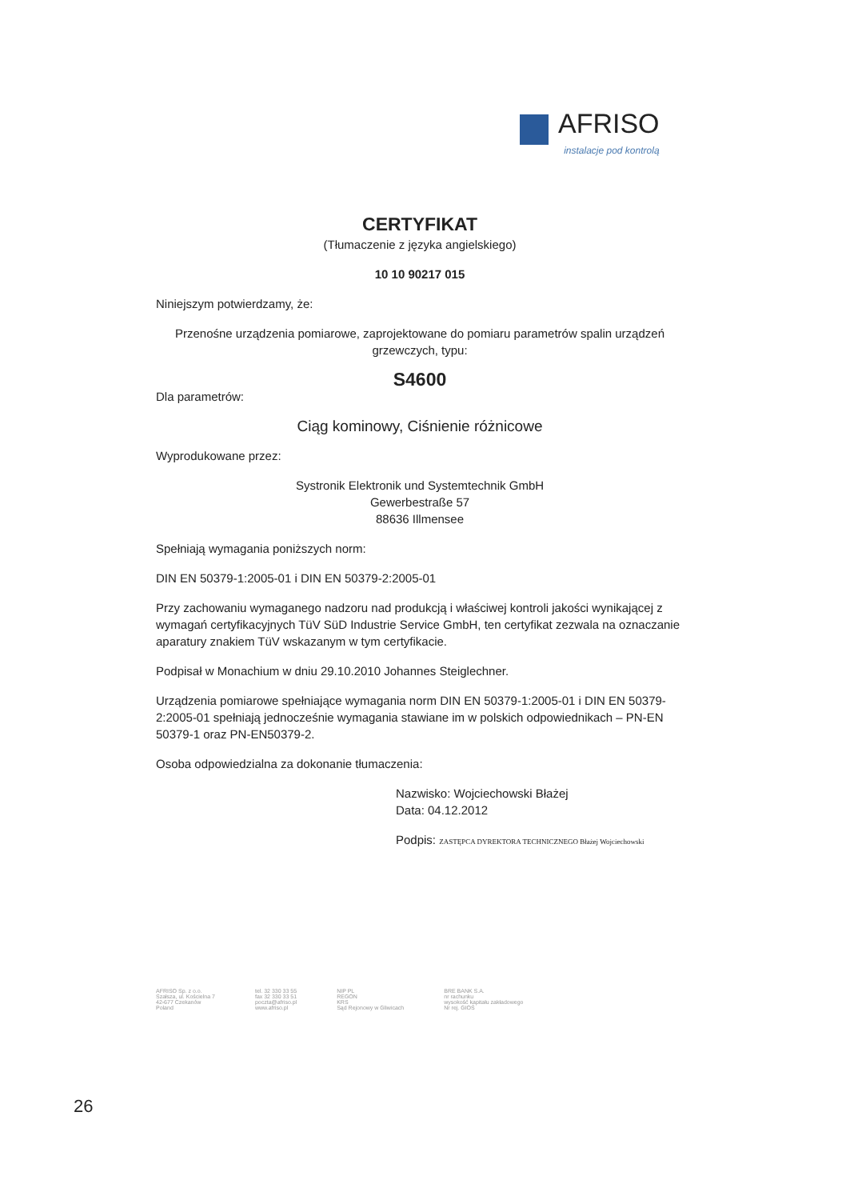AFRISO
instalacje pod kontrolą
CERTYFIKAT
(Tłumaczenie z języka angielskiego)
10 10 90217 015
Niniejszym potwierdzamy, że:
Przenośne urządzenia pomiarowe, zaprojektowane do pomiaru parametrów spalin urządzeń grzewczych, typu:
S4600
Dla parametrów:
Ciąg kominowy, Ciśnienie różnicowe
Wyprodukowane przez:
Systronik Elektronik und Systemtechnik GmbH
Gewerbestraße 57
88636 Illmensee
Spełniają wymagania poniższych norm:
DIN EN 50379-1:2005-01 i DIN EN 50379-2:2005-01
Przy zachowaniu wymaganego nadzoru nad produkcją i właściwej kontroli jakości wynikającej z wymagań certyfikacyjnych TüV SüD Industrie Service GmbH, ten certyfikat zezwala na oznaczanie aparatury znakiem TüV wskazanym w tym certyfikacie.
Podpisał w Monachium w dniu 29.10.2010 Johannes Steiglechner.
Urządzenia pomiarowe spełniające wymagania norm DIN EN 50379-1:2005-01 i DIN EN 50379-2:2005-01 spełniają jednocześnie wymagania stawiane im w polskich odpowiednikach – PN-EN 50379-1 oraz PN-EN50379-2.
Osoba odpowiedzialna za dokonanie tłumaczenia:
Nazwisko: Wojciechowski Błażej
Data: 04.12.2012
Podpis: ZASTĘPCA DYREKTORA TECHNICZNEGO Błażej Wojciechowski
AFRISO Sp. z o.o.
Szałsza, ul. Kościelna 7
42-677 Czekanów
Poland
tel. 32 330 33 55
fax 32 330 33 51
poczta@afriso.pl
www.afriso.pl
NIP PL
REGON
KRS
Sąd Rejonowy w Gliwicach
BRE BANK S.A.
nr rachunku
wysokość kapitału zakładowego
Nr rej. GIOŚ
26